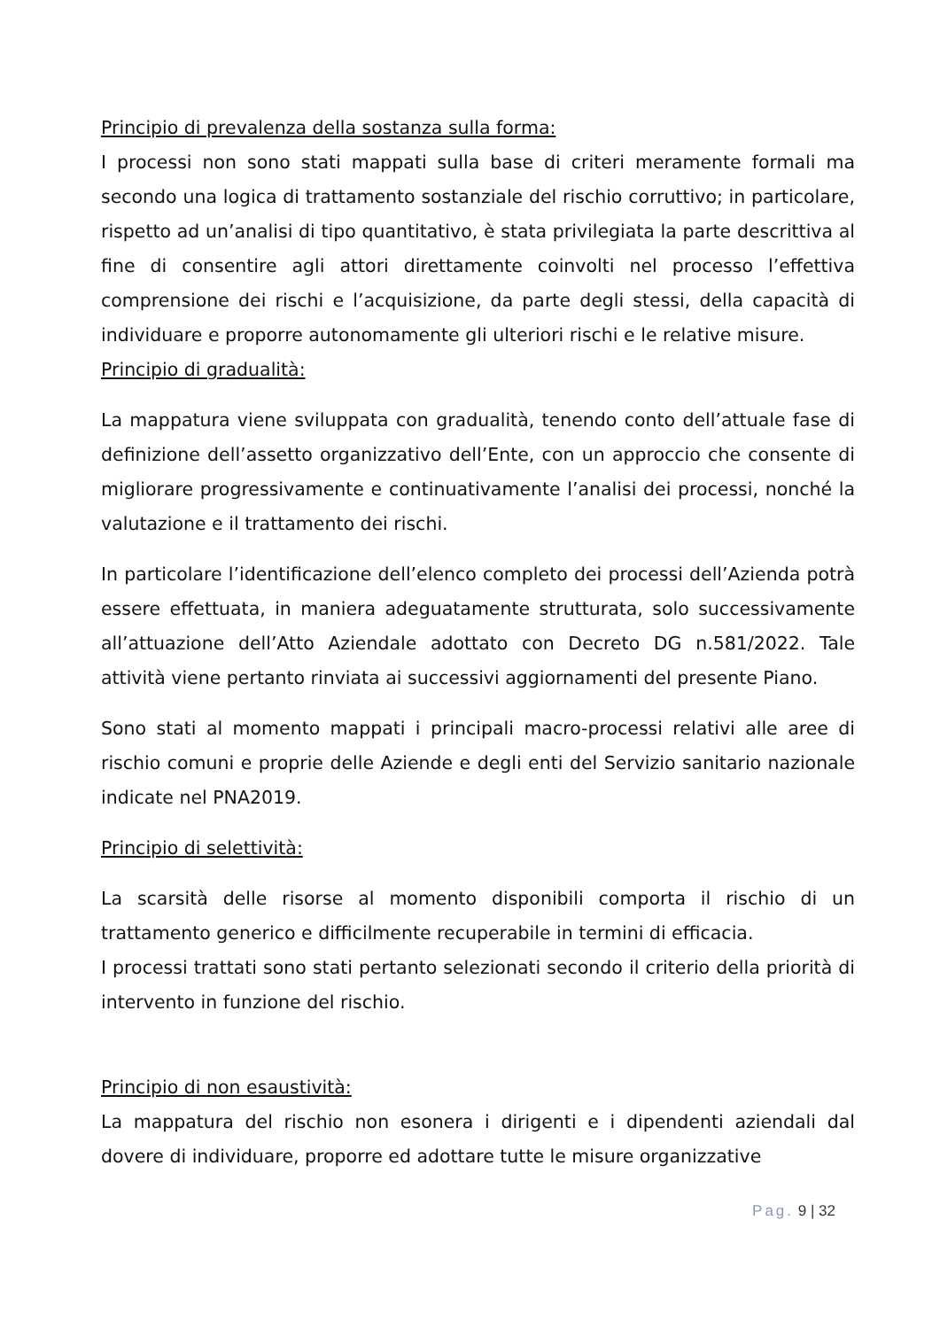Principio di prevalenza della sostanza sulla forma:
I processi non sono stati mappati sulla base di criteri meramente formali ma secondo una logica di trattamento sostanziale del rischio corruttivo; in particolare, rispetto ad un’analisi di tipo quantitativo, è stata privilegiata la parte descrittiva al fine di consentire agli attori direttamente coinvolti nel processo l’effettiva comprensione dei rischi e l’acquisizione, da parte degli stessi, della capacità di individuare e proporre autonomamente gli ulteriori rischi e le relative misure.
Principio di gradualità:
La mappatura viene sviluppata con gradualità, tenendo conto dell’attuale fase di definizione dell’assetto organizzativo dell’Ente, con un approccio che consente di migliorare progressivamente e continuativamente l’analisi dei processi, nonché la valutazione e il trattamento dei rischi.
In particolare l’identificazione dell’elenco completo dei processi dell’Azienda potrà essere effettuata, in maniera adeguatamente strutturata, solo successivamente all’attuazione dell’Atto Aziendale adottato con Decreto DG n.581/2022. Tale attività viene pertanto rinviata ai successivi aggiornamenti del presente Piano.
Sono stati al momento mappati i principali macro-processi relativi alle aree di rischio comuni e proprie delle Aziende e degli enti del Servizio sanitario nazionale indicate nel PNA2019.
Principio di selettività:
La scarsità delle risorse al momento disponibili comporta il rischio di un trattamento generico e difficilmente recuperabile in termini di efficacia.
I processi trattati sono stati pertanto selezionati secondo il criterio della priorità di intervento in funzione del rischio.
Principio di non esaustività:
La mappatura del rischio non esonera i dirigenti e i dipendenti aziendali dal dovere di individuare, proporre ed adottare tutte le misure organizzative
Pag. 9 | 32